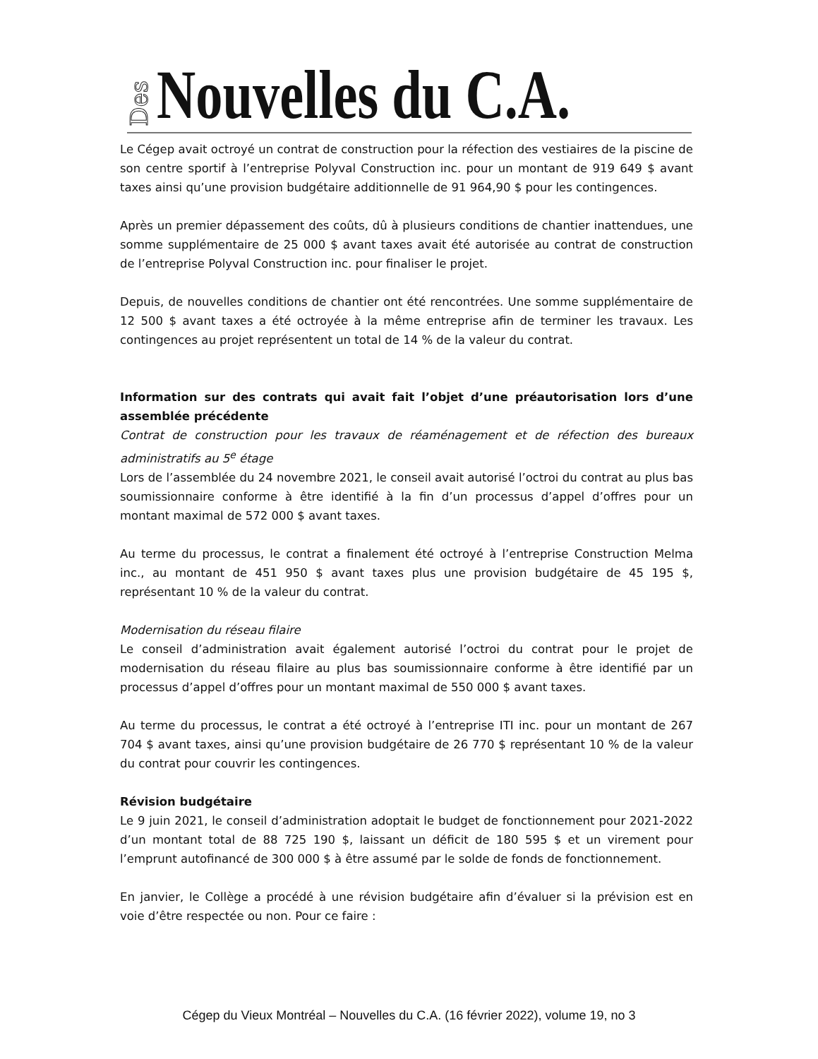Des Nouvelles du C.A.
Le Cégep avait octroyé un contrat de construction pour la réfection des vestiaires de la piscine de son centre sportif à l’entreprise Polyval Construction inc. pour un montant de 919 649 $ avant taxes ainsi qu’une provision budgétaire additionnelle de 91 964,90 $ pour les contingences.
Après un premier dépassement des coûts, dû à plusieurs conditions de chantier inattendues, une somme supplémentaire de 25 000 $ avant taxes avait été autorisée au contrat de construction de l’entreprise Polyval Construction inc. pour finaliser le projet.
Depuis, de nouvelles conditions de chantier ont été rencontrées. Une somme supplémentaire de 12 500 $ avant taxes a été octroyée à la même entreprise afin de terminer les travaux. Les contingences au projet représentent un total de 14 % de la valeur du contrat.
Information sur des contrats qui avait fait l’objet d’une préautorisation lors d’une assemblée précédente
Contrat de construction pour les travaux de réaménagement et de réfection des bureaux administratifs au 5<sup>e</sup> étage
Lors de l’assemblée du 24 novembre 2021, le conseil avait autorisé l’octroi du contrat au plus bas soumissionnaire conforme à être identifié à la fin d’un processus d’appel d’offres pour un montant maximal de 572 000 $ avant taxes.
Au terme du processus, le contrat a finalement été octroyé à l’entreprise Construction Melma inc., au montant de 451 950 $ avant taxes plus une provision budgétaire de 45 195 $, représentant 10 % de la valeur du contrat.
Modernisation du réseau filaire
Le conseil d’administration avait également autorisé l’octroi du contrat pour le projet de modernisation du réseau filaire au plus bas soumissionnaire conforme à être identifié par un processus d’appel d’offres pour un montant maximal de 550 000 $ avant taxes.
Au terme du processus, le contrat a été octroyé à l’entreprise ITI inc. pour un montant de 267 704 $ avant taxes, ainsi qu’une provision budgétaire de 26 770 $ représentant 10 % de la valeur du contrat pour couvrir les contingences.
Révision budgétaire
Le 9 juin 2021, le conseil d’administration adoptait le budget de fonctionnement pour 2021-2022 d’un montant total de 88 725 190 $, laissant un déficit de 180 595 $ et un virement pour l’emprunt autofinancé de 300 000 $ à être assumé par le solde de fonds de fonctionnement.
En janvier, le Collège a procédé à une révision budgétaire afin d’évaluer si la prévision est en voie d’être respectée ou non. Pour ce faire :
Cégep du Vieux Montréal – Nouvelles du C.A. (16 février 2022), volume 19, no 3